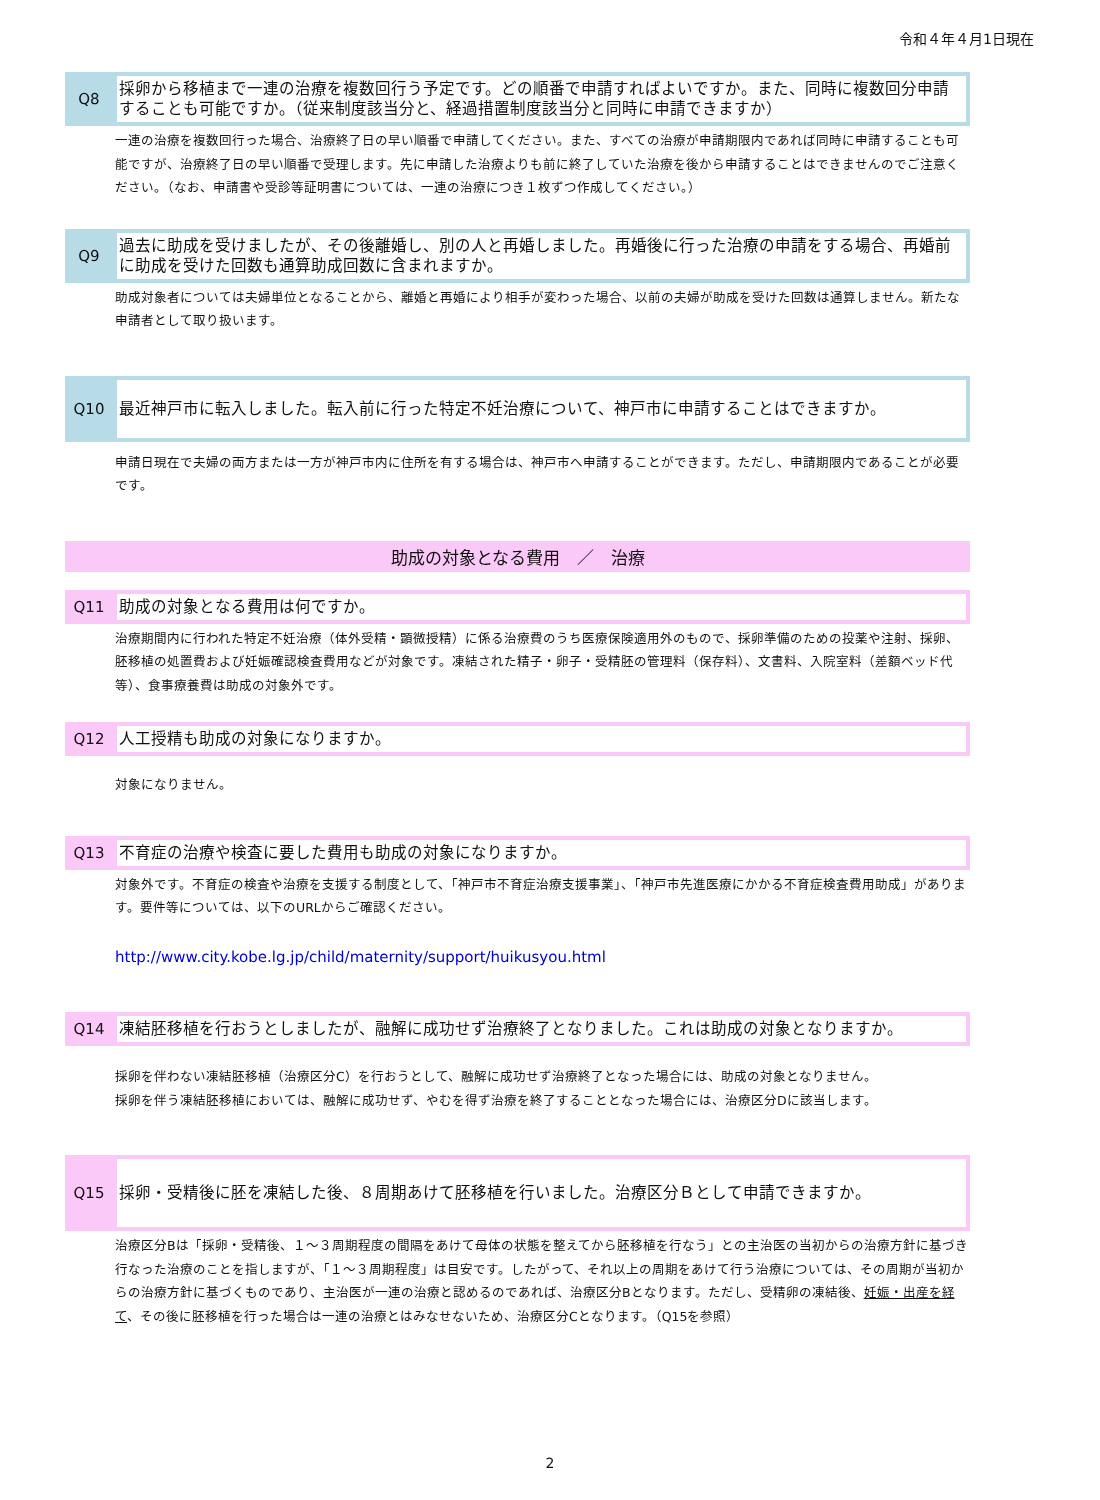令和４年４月1日現在
Q8
採卵から移植まで一連の治療を複数回行う予定です。どの順番で申請すればよいですか。また、同時に複数回分申請することも可能ですか。（従来制度該当分と、経過措置制度該当分と同時に申請できますか）
一連の治療を複数回行った場合、治療終了日の早い順番で申請してください。また、すべての治療が申請期限内であれば同時に申請することも可能ですが、治療終了日の早い順番で受理します。先に申請した治療よりも前に終了していた治療を後から申請することはできませんのでご注意ください。（なお、申請書や受診等証明書については、一連の治療につき１枚ずつ作成してください。）
Q9
過去に助成を受けましたが、その後離婚し、別の人と再婚しました。再婚後に行った治療の申請をする場合、再婚前に助成を受けた回数も通算助成回数に含まれますか。
助成対象者については夫婦単位となることから、離婚と再婚により相手が変わった場合、以前の夫婦が助成を受けた回数は通算しません。新たな申請者として取り扱います。
Q10
最近神戸市に転入しました。転入前に行った特定不妊治療について、神戸市に申請することはできますか。
申請日現在で夫婦の両方または一方が神戸市内に住所を有する場合は、神戸市へ申請することができます。ただし、申請期限内であることが必要です。
助成の対象となる費用　／　治療
Q11
助成の対象となる費用は何ですか。
治療期間内に行われた特定不妊治療（体外受精・顕微授精）に係る治療費のうち医療保険適用外のもので、採卵準備のための投薬や注射、採卵、胚移植の処置費および妊娠確認検査費用などが対象です。凍結された精子・卵子・受精胚の管理料（保存料）、文書料、入院室料（差額ベッド代等）、食事療養費は助成の対象外です。
Q12
人工授精も助成の対象になりますか。
対象になりません。
Q13
不育症の治療や検査に要した費用も助成の対象になりますか。
対象外です。不育症の検査や治療を支援する制度として、「神戸市不育症治療支援事業」、「神戸市先進医療にかかる不育症検査費用助成」があります。要件等については、以下のURLからご確認ください。
http://www.city.kobe.lg.jp/child/maternity/support/huikusyou.html
Q14
凍結胚移植を行おうとしましたが、融解に成功せず治療終了となりました。これは助成の対象となりますか。
採卵を伴わない凍結胚移植（治療区分C）を行おうとして、融解に成功せず治療終了となった場合には、助成の対象となりません。
採卵を伴う凍結胚移植においては、融解に成功せず、やむを得ず治療を終了することとなった場合には、治療区分Dに該当します。
Q15
採卵・受精後に胚を凍結した後、８周期あけて胚移植を行いました。治療区分Ｂとして申請できますか。
治療区分Bは「採卵・受精後、１～３周期程度の間隔をあけて母体の状態を整えてから胚移植を行なう」との主治医の当初からの治療方針に基づき行なった治療のことを指しますが、「１～３周期程度」は目安です。したがって、それ以上の周期をあけて行う治療については、その周期が当初からの治療方針に基づくものであり、主治医が一連の治療と認めるのであれば、治療区分Bとなります。ただし、受精卵の凍結後、妊娠・出産を経て、その後に胚移植を行った場合は一連の治療とはみなせないため、治療区分Cとなります。（Q15を参照）
2